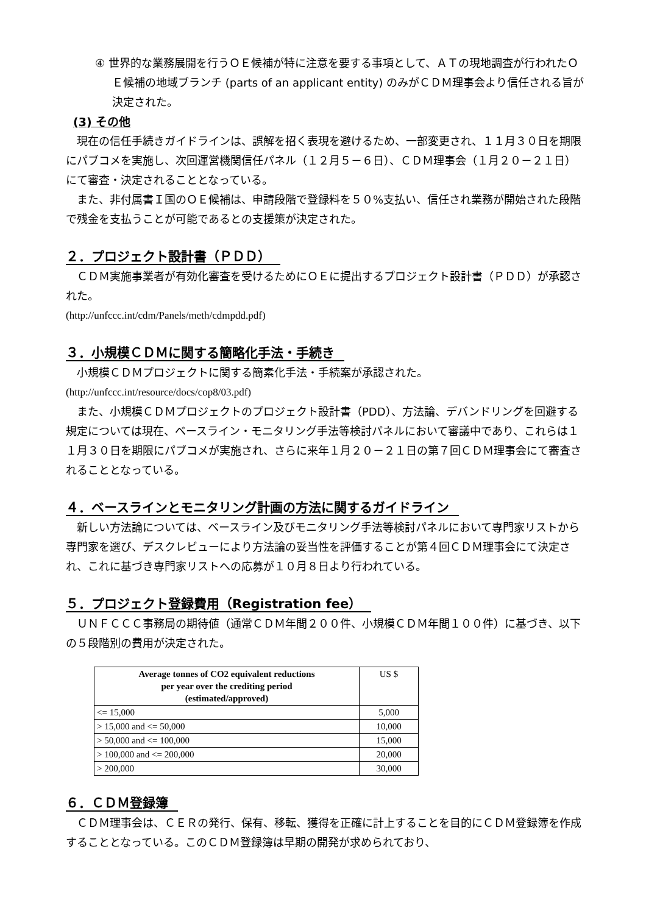④ 世界的な業務展開を行うＯＥ候補が特に注意を要する事項として、ＡＴの現地調査が行われたＯＥ候補の地域ブランチ (parts of an applicant entity) のみがＣＤＭ理事会より信任される旨が決定された。
(3) その他
　現在の信任手続きガイドラインは、誤解を招く表現を避けるため、一部変更され、１１月３０日を期限にパブコメを実施し、次回運営機関信任パネル（１２月５－６日）、ＣＤＭ理事会（１月２０－２１日）にて審査・決定されることとなっている。
　また、非付属書Ｉ国のＯＥ候補は、申請段階で登録料を５０%支払い、信任され業務が開始された段階で残金を支払うことが可能であるとの支援策が決定された。
２．プロジェクト設計書（ＰＤＤ）
　ＣＤＭ実施事業者が有効化審査を受けるためにＯＥに提出するプロジェクト設計書（ＰＤＤ）が承認された。
(http://unfccc.int/cdm/Panels/meth/cdmpdd.pdf)
３．小規模ＣＤＭに関する簡略化手法・手続き
　小規模ＣＤＭプロジェクトに関する簡素化手法・手続案が承認された。
(http://unfccc.int/resource/docs/cop8/03.pdf)
　また、小規模ＣＤＭプロジェクトのプロジェクト設計書（PDD）、方法論、デバンドリングを回避する規定については現在、ベースライン・モニタリング手法等検討パネルにおいて審議中であり、これらは１１月３０日を期限にパブコメが実施され、さらに来年１月２０－２１日の第７回ＣＤＭ理事会にて審査されることとなっている。
４．ベースラインとモニタリング計画の方法に関するガイドライン
　新しい方法論については、ベースライン及びモニタリング手法等検討パネルにおいて専門家リストから専門家を選び、デスクレビューにより方法論の妥当性を評価することが第４回ＣＤＭ理事会にて決定され、これに基づき専門家リストへの応募が１０月８日より行われている。
５．プロジェクト登録費用（Registration fee）
　ＵＮＦＣＣＣ事務局の期待値（通常ＣＤＭ年間２００件、小規模ＣＤＭ年間１００件）に基づき、以下の５段階別の費用が決定された。
| Average tonnes of CO2 equivalent reductions per year over the crediting period (estimated/approved) | US $ |
| <= 15,000 | 5,000 |
| > 15,000 and <= 50,000 | 10,000 |
| > 50,000 and <= 100,000 | 15,000 |
| > 100,000 and <= 200,000 | 20,000 |
| > 200,000 | 30,000 |
６．ＣＤＭ登録簿
　ＣＤＭ理事会は、ＣＥＲの発行、保有、移転、獲得を正確に計上することを目的にＣＤＭ登録簿を作成することとなっている。このＣＤＭ登録簿は早期の開発が求められており、